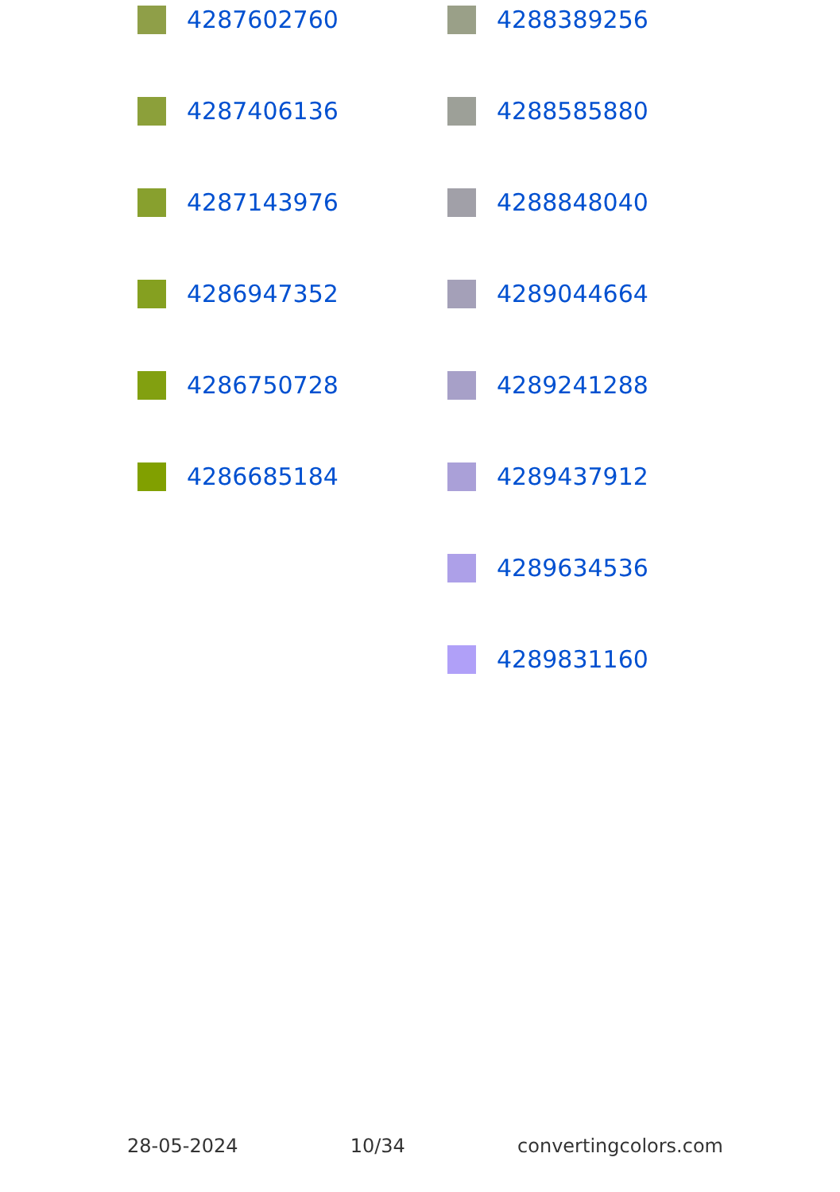4287602760
4287406136
4287143976
4286947352
4286750728
4286685184
4288389256
4288585880
4288848040
4289044664
4289241288
4289437912
4289634536
4289831160
28-05-2024 10/34 convertingcolors.com